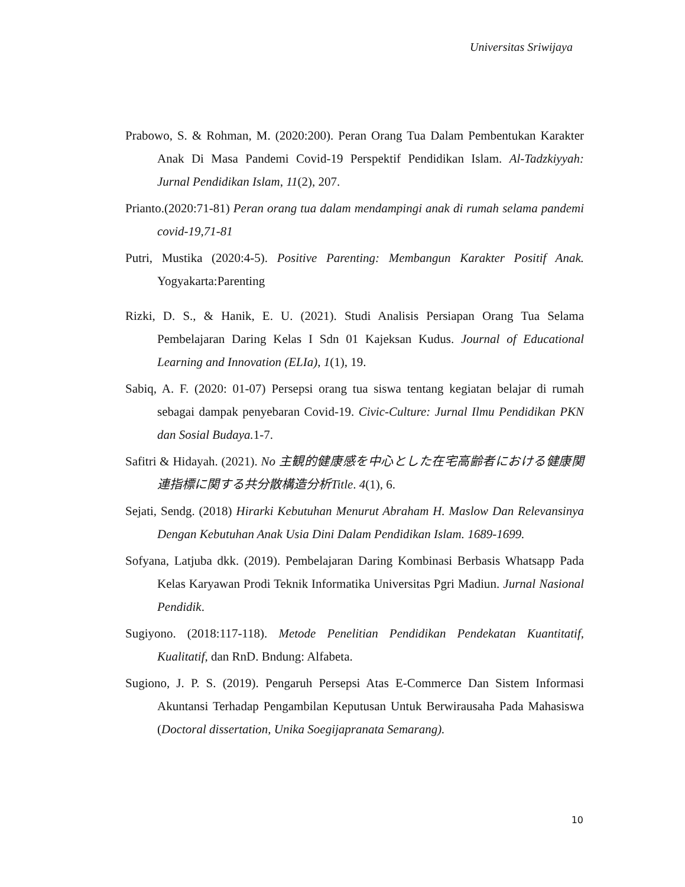Universitas Sriwijaya
Prabowo, S. & Rohman, M. (2020:200). Peran Orang Tua Dalam Pembentukan Karakter Anak Di Masa Pandemi Covid-19 Perspektif Pendidikan Islam. Al-Tadzkiyyah: Jurnal Pendidikan Islam, 11(2), 207.
Prianto.(2020:71-81) Peran orang tua dalam mendampingi anak di rumah selama pandemi covid-19,71-81
Putri, Mustika (2020:4-5). Positive Parenting: Membangun Karakter Positif Anak. Yogyakarta:Parenting
Rizki, D. S., & Hanik, E. U. (2021). Studi Analisis Persiapan Orang Tua Selama Pembelajaran Daring Kelas I Sdn 01 Kajeksan Kudus. Journal of Educational Learning and Innovation (ELIa), 1(1), 19.
Sabiq, A. F. (2020: 01-07) Persepsi orang tua siswa tentang kegiatan belajar di rumah sebagai dampak penyebaran Covid-19. Civic-Culture: Jurnal Ilmu Pendidikan PKN dan Sosial Budaya. 1-7.
Safitri & Hidayah. (2021). No 主観的健康感を中心とした在宅高齢者における健康関連指標に関する共分散構造分析Title. 4(1), 6.
Sejati, Sendg. (2018) Hirarki Kebutuhan Menurut Abraham H. Maslow Dan Relevansinya Dengan Kebutuhan Anak Usia Dini Dalam Pendidikan Islam. 1689-1699.
Sofyana, Latjuba dkk. (2019). Pembelajaran Daring Kombinasi Berbasis Whatsapp Pada Kelas Karyawan Prodi Teknik Informatika Universitas Pgri Madiun. Jurnal Nasional Pendidik.
Sugiyono. (2018:117-118). Metode Penelitian Pendidikan Pendekatan Kuantitatif, Kualitatif, dan RnD. Bndung: Alfabeta.
Sugiono, J. P. S. (2019). Pengaruh Persepsi Atas E-Commerce Dan Sistem Informasi Akuntansi Terhadap Pengambilan Keputusan Untuk Berwirausaha Pada Mahasiswa (Doctoral dissertation, Unika Soegijapranata Semarang).
10